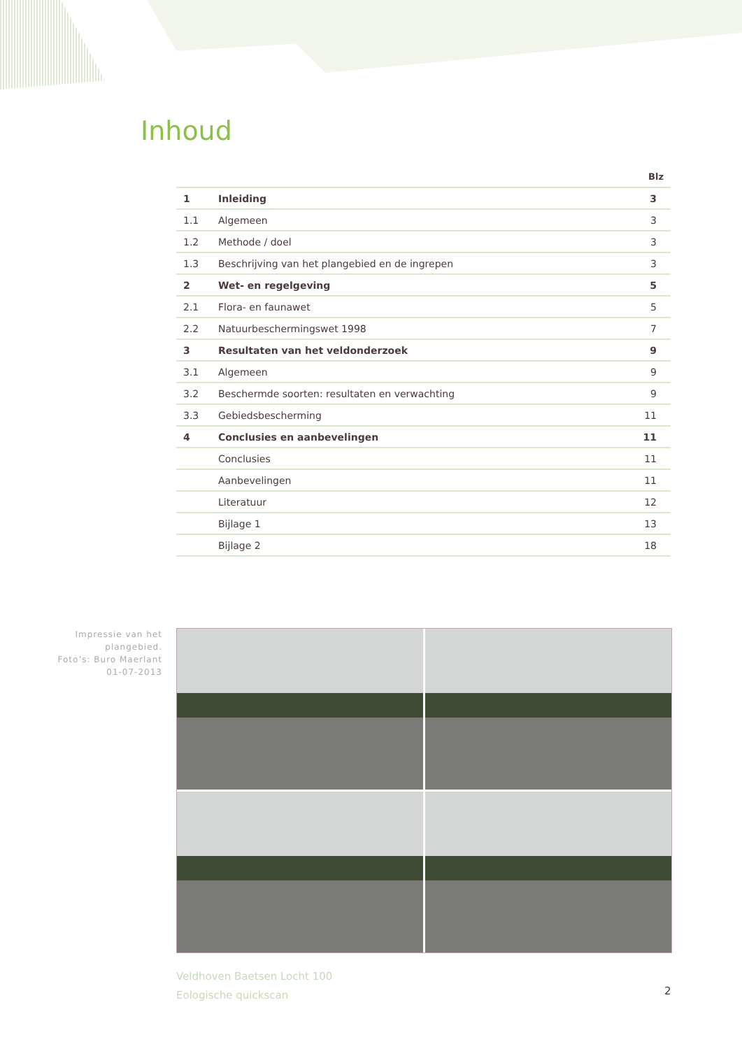Inhoud
| Blz | | |
| --- | --- | --- |
| 1 | Inleiding | 3 |
| 1.1 | Algemeen | 3 |
| 1.2 | Methode / doel | 3 |
| 1.3 | Beschrijving van het plangebied en de ingrepen | 3 |
| 2 | Wet- en regelgeving | 5 |
| 2.1 | Flora- en faunawet | 5 |
| 2.2 | Natuurbeschermingswet 1998 | 7 |
| 3 | Resultaten van het veldonderzoek | 9 |
| 3.1 | Algemeen | 9 |
| 3.2 | Beschermde soorten: resultaten en verwachting | 9 |
| 3.3 | Gebiedsbescherming | 11 |
| 4 | Conclusies en aanbevelingen | 11 |
| | Conclusies | 11 |
| | Aanbevelingen | 11 |
| | Literatuur | 12 |
| | Bijlage 1 | 13 |
| | Bijlage 2 | 18 |
Impressie van het plangebied.
Foto’s: Buro Maerlant
01-07-2013
Veldhoven Baetsen Locht 100
Eologische quickscan
2